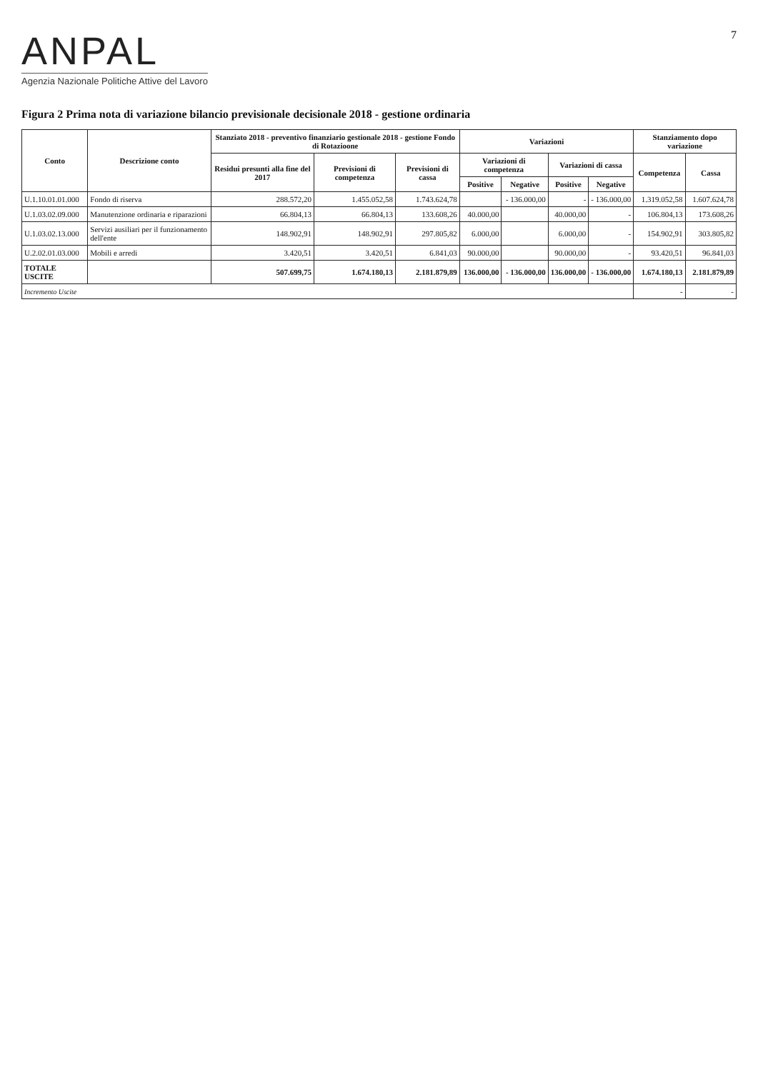ANPAL
Agenzia Nazionale Politiche Attive del Lavoro
7
Figura 2 Prima nota di variazione bilancio previsionale decisionale 2018 - gestione ordinaria
| Conto | Descrizione conto | Stanziato 2018 - preventivo finanziario gestionale 2018 - gestione Fondo di Rotazioone | | | Variazioni | | | | Stanziamento dopo variazione | |
| --- | --- | --- | --- | --- | --- | --- | --- | --- | --- | --- |
| | | Residui presunti alla fine del 2017 | Previsioni di competenza | Previsioni di cassa | Variazioni di competenza | | Variazioni di cassa | | Competenza | Cassa |
| | | | | | Positive | Negative | Positive | Negative | | |
| U.1.10.01.01.000 | Fondo di riserva | 288.572,20 | 1.455.052,58 | 1.743.624,78 | | - 136.000,00 | - | - 136.000,00 | 1.319.052,58 | 1.607.624,78 |
| U.1.03.02.09.000 | Manutenzione ordinaria e riparazioni | 66.804,13 | 66.804,13 | 133.608,26 | 40.000,00 | | 40.000,00 | - | 106.804,13 | 173.608,26 |
| U.1.03.02.13.000 | Servizi ausiliari per il funzionamento dell'ente | 148.902,91 | 148.902,91 | 297.805,82 | 6.000,00 | | 6.000,00 | - | 154.902,91 | 303.805,82 |
| U.2.02.01.03.000 | Mobili e arredi | 3.420,51 | 3.420,51 | 6.841,03 | 90.000,00 | | 90.000,00 | - | 93.420,51 | 96.841,03 |
| TOTALE USCITE | | 507.699,75 | 1.674.180,13 | 2.181.879,89 | 136.000,00 | - 136.000,00 | 136.000,00 | - 136.000,00 | 1.674.180,13 | 2.181.879,89 |
| Incremento Uscite | | | | | | | | | - | - |